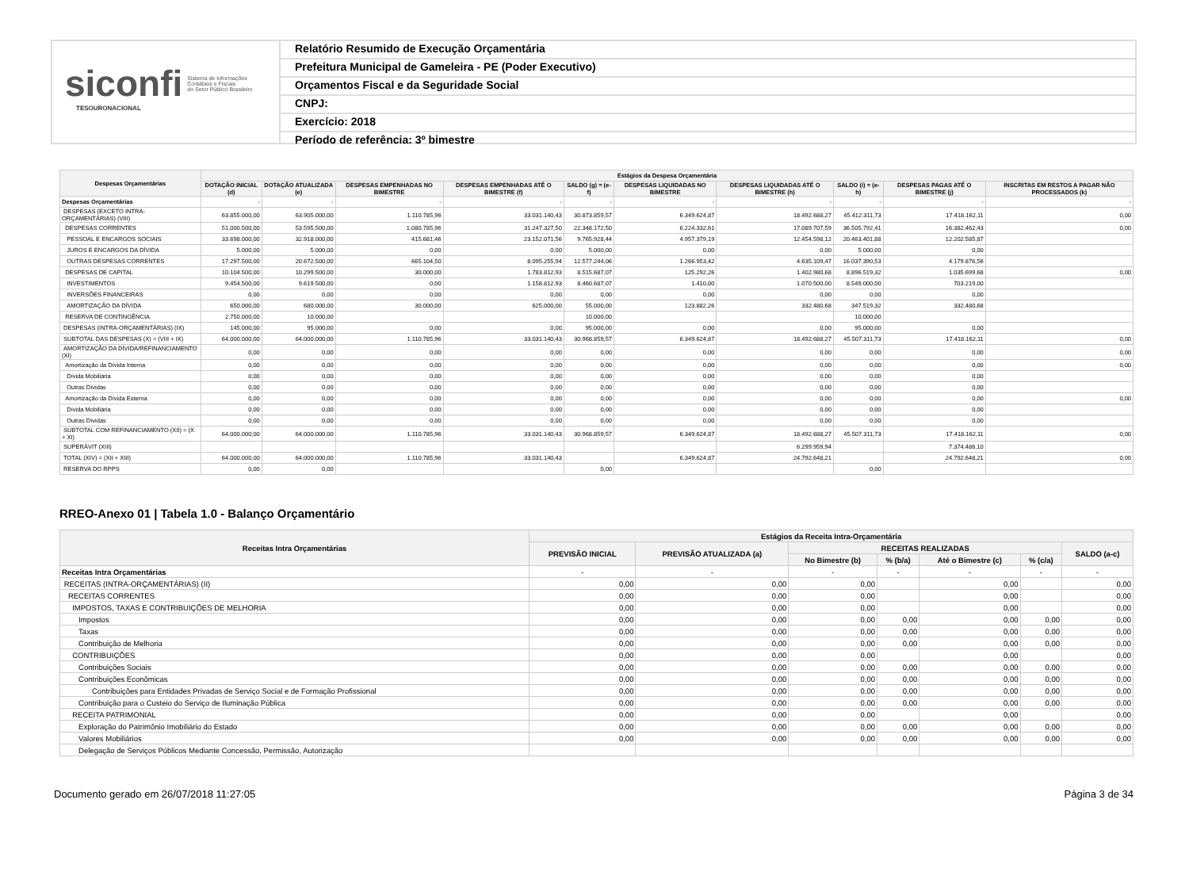siconfi Sistema de Informações
Contábeis e Fiscais
do Setor Público Brasileiro
TESOURONACIONAL
Relatório Resumido de Execução Orçamentária
Prefeitura Municipal de Gameleira - PE (Poder Executivo)
Orçamentos Fiscal e da Seguridade Social
CNPJ:
Exercício: 2018
Período de referência: 3º bimestre
| Despesas Orçamentárias | Estágios da Despesa Orçamentária | | | | | | | | | |
| --- | --- | --- | --- | --- | --- | --- | --- | --- | --- | --- |
| | DOTAÇÃO INICIAL (d) | DOTAÇÃO ATUALIZADA (e) | DESPESAS EMPENHADAS NO BIMESTRE | DESPESAS EMPENHADAS ATÉ O BIMESTRE (f) | SALDO (g) = (e-f) | DESPESAS LIQUIDADAS NO BIMESTRE | DESPESAS LIQUIDADAS ATÉ O BIMESTRE (h) | SALDO (i) = (e-h) | DESPESAS PAGAS ATÉ O BIMESTRE (j) | INSCRITAS EM RESTOS A PAGAR NÃO PROCESSADOS (k) |
| Despesas Orçamentárias | - | - | - | - | - | - | - | - | - | - |
| DESPESAS (EXCETO INTRA-ORÇAMENTÁRIAS) (VIII) | 63.855.000,00 | 63.905.000,00 | 1.110.785,96 | 33.031.140,43 | 30.873.859,57 | 6.349.624,87 | 18.492.688,27 | 45.412.311,73 | 17.418.162,11 | 0,00 |
| DESPESAS CORRENTES | 51.000.500,00 | 53.595.500,00 | 1.080.785,96 | 31.247.327,50 | 22.348.172,50 | 6.224.332,61 | 17.089.707,59 | 36.505.792,41 | 16.382.462,43 | 0,00 |
| PESSOAL E ENCARGOS SOCIAIS | 33.698.000,00 | 32.918.000,00 | 415.681,46 | 23.152.071,56 | 9.765.928,44 | 4.957.379,19 | 12.454.598,12 | 20.463.401,88 | 12.202.585,87 | |
| JUROS E ENCARGOS DA DÍVIDA | 5.000,00 | 5.000,00 | 0,00 | 0,00 | 5.000,00 | 0,00 | 0,00 | 5.000,00 | 0,00 | |
| OUTRAS DESPESAS CORRENTES | 17.297.500,00 | 20.672.500,00 | 665.104,50 | 8.095.255,94 | 12.577.244,06 | 1.266.953,42 | 4.635.109,47 | 16.037.390,53 | 4.179.876,56 | |
| DESPESAS DE CAPITAL | 10.104.500,00 | 10.299.500,00 | 30.000,00 | 1.783.812,93 | 8.515.687,07 | 125.292,26 | 1.402.980,68 | 8.896.519,32 | 1.035.699,68 | 0,00 |
| INVESTIMENTOS | 9.454.500,00 | 9.619.500,00 | 0,00 | 1.158.812,93 | 8.460.687,07 | 1.410,00 | 1.070.500,00 | 8.549.000,00 | 703.219,00 | |
| INVERSÕES FINANCEIRAS | 0,00 | 0,00 | 0,00 | 0,00 | 0,00 | 0,00 | 0,00 | 0,00 | 0,00 | |
| AMORTIZAÇÃO DA DÍVIDA | 650.000,00 | 680.000,00 | 30.000,00 | 625.000,00 | 55.000,00 | 123.882,26 | 332.480,68 | 347.519,32 | 332.480,68 | |
| RESERVA DE CONTINGÊNCIA | 2.750.000,00 | 10.000,00 | | | 10.000,00 | | | 10.000,00 | | |
| DESPESAS (INTRA-ORÇAMENTÁRIAS) (IX) | 145.000,00 | 95.000,00 | 0,00 | 0,00 | 95.000,00 | 0,00 | 0,00 | 95.000,00 | 0,00 | |
| SUBTOTAL DAS DESPESAS (X) = (VIII + IX) | 64.000.000,00 | 64.000.000,00 | 1.110.785,96 | 33.031.140,43 | 30.968.859,57 | 6.349.624,87 | 18.492.688,27 | 45.507.311,73 | 17.418.162,11 | 0,00 |
| AMORTIZAÇÃO DA DÍVIDA/REFINANCIAMENTO (XI) | 0,00 | 0,00 | 0,00 | 0,00 | 0,00 | 0,00 | 0,00 | 0,00 | 0,00 | 0,00 |
| Amortização da Dívida Interna | 0,00 | 0,00 | 0,00 | 0,00 | 0,00 | 0,00 | 0,00 | 0,00 | 0,00 | 0,00 |
| Dívida Mobiliária | 0,00 | 0,00 | 0,00 | 0,00 | 0,00 | 0,00 | 0,00 | 0,00 | 0,00 | |
| Outras Dívidas | 0,00 | 0,00 | 0,00 | 0,00 | 0,00 | 0,00 | 0,00 | 0,00 | 0,00 | |
| Amortização da Dívida Externa | 0,00 | 0,00 | 0,00 | 0,00 | 0,00 | 0,00 | 0,00 | 0,00 | 0,00 | 0,00 |
| Dívida Mobiliária | 0,00 | 0,00 | 0,00 | 0,00 | 0,00 | 0,00 | 0,00 | 0,00 | 0,00 | |
| Outras Dívidas | 0,00 | 0,00 | 0,00 | 0,00 | 0,00 | 0,00 | 0,00 | 0,00 | 0,00 | |
| SUBTOTAL COM REFINANCIAMENTO (XII) = (X + XI) | 64.000.000,00 | 64.000.000,00 | 1.110.785,96 | 33.031.140,43 | 30.968.859,57 | 6.349.624,87 | 18.492.688,27 | 45.507.311,73 | 17.418.162,11 | 0,00 |
| SUPERÁVIT (XIII) | | | | | | | 6.299.959,94 | | 7.374.486,10 | |
| TOTAL (XIV) = (XII + XIII) | 64.000.000,00 | 64.000.000,00 | 1.110.785,96 | 33.031.140,43 | | 6.349.624,87 | 24.792.648,21 | | 24.792.648,21 | 0,00 |
| RESERVA DO RPPS | 0,00 | 0,00 | | | 0,00 | | | 0,00 | | |
RREO-Anexo 01 | Tabela 1.0 - Balanço Orçamentário
| Receitas Intra Orçamentárias | Estágios da Receita Intra-Orçamentária | | | | | | |
| --- | --- | --- | --- | --- | --- | --- | --- |
| | PREVISÃO INICIAL | PREVISÃO ATUALIZADA (a) | RECEITAS REALIZADAS | | | | SALDO (a-c) |
| | | | No Bimestre (b) | % (b/a) | Até o Bimestre (c) | % (c/a) | |
| Receitas Intra Orçamentárias | - | - | - | - | - | - | - |
| RECEITAS (INTRA-ORÇAMENTÁRIAS) (II) | 0,00 | 0,00 | 0,00 | | 0,00 | | 0,00 |
| RECEITAS CORRENTES | 0,00 | 0,00 | 0,00 | | 0,00 | | 0,00 |
| IMPOSTOS, TAXAS E CONTRIBUIÇÕES DE MELHORIA | 0,00 | 0,00 | 0,00 | | 0,00 | | 0,00 |
| Impostos | 0,00 | 0,00 | 0,00 | 0,00 | 0,00 | 0,00 | 0,00 |
| Taxas | 0,00 | 0,00 | 0,00 | 0,00 | 0,00 | 0,00 | 0,00 |
| Contribuição de Melhoria | 0,00 | 0,00 | 0,00 | 0,00 | 0,00 | 0,00 | 0,00 |
| CONTRIBUIÇÕES | 0,00 | 0,00 | 0,00 | | 0,00 | | 0,00 |
| Contribuições Sociais | 0,00 | 0,00 | 0,00 | 0,00 | 0,00 | 0,00 | 0,00 |
| Contribuições Econômicas | 0,00 | 0,00 | 0,00 | 0,00 | 0,00 | 0,00 | 0,00 |
| Contribuições para Entidades Privadas de Serviço Social e de Formação Profissional | 0,00 | 0,00 | 0,00 | 0,00 | 0,00 | 0,00 | 0,00 |
| Contribuição para o Custeio do Serviço de Iluminação Pública | 0,00 | 0,00 | 0,00 | 0,00 | 0,00 | 0,00 | 0,00 |
| RECEITA PATRIMONIAL | 0,00 | 0,00 | 0,00 | | 0,00 | | 0,00 |
| Exploração do Patrimônio Imobiliário do Estado | 0,00 | 0,00 | 0,00 | 0,00 | 0,00 | 0,00 | 0,00 |
| Valores Mobiliários | 0,00 | 0,00 | 0,00 | 0,00 | 0,00 | 0,00 | 0,00 |
| Delegação de Serviços Públicos Mediante Concessão, Permissão, Autorização | | | | | | | |
Documento gerado em 26/07/2018 11:27:05 Página 3 de 34